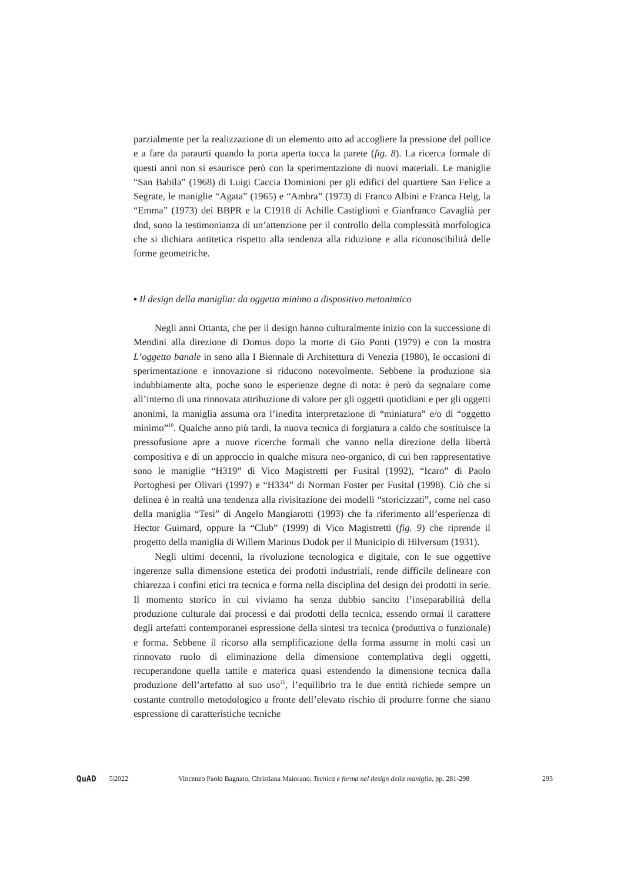parzialmente per la realizzazione di un elemento atto ad accogliere la pressione del pollice e a fare da paraurti quando la porta aperta tocca la parete (fig. 8). La ricerca formale di questi anni non si esaurisce però con la sperimentazione di nuovi materiali. Le maniglie “San Babila” (1968) di Luigi Caccia Dominioni per gli edifici del quartiere San Felice a Segrate, le maniglie “Agata” (1965) e “Ambra” (1973) di Franco Albini e Franca Helg, la “Emma” (1973) dei BBPR e la C1918 di Achille Castiglioni e Gianfranco Cavaglià per dnd, sono la testimonianza di un’attenzione per il controllo della complessità morfologica che si dichiara antitetica rispetto alla tendenza alla riduzione e alla riconoscibilità delle forme geometriche.
▪ Il design della maniglia: da oggetto minimo a dispositivo metonimico
Negli anni Ottanta, che per il design hanno culturalmente inizio con la successione di Mendini alla direzione di Domus dopo la morte di Gio Ponti (1979) e con la mostra L’oggetto banale in seno alla I Biennale di Architettura di Venezia (1980), le occasioni di sperimentazione e innovazione si riducono notevolmente. Sebbene la produzione sia indubbiamente alta, poche sono le esperienze degne di nota: è però da segnalare come all’interno di una rinnovata attribuzione di valore per gli oggetti quotidiani e per gli oggetti anonimi, la maniglia assuma ora l’inedita interpretazione di “miniatura” e/o di “oggetto minimo”<sup>10</sup>. Qualche anno più tardi, la nuova tecnica di forgiatura a caldo che sostituisce la pressofusione apre a nuove ricerche formali che vanno nella direzione della libertà compositiva e di un approccio in qualche misura neo-organico, di cui ben rappresentative sono le maniglie “H319” di Vico Magistretti per Fusital (1992), “Icaro” di Paolo Portoghesi per Olivari (1997) e “H334” di Norman Foster per Fusital (1998). Ciò che si delinea è in realtà una tendenza alla rivisitazione dei modelli “storicizzati”, come nel caso della maniglia “Tesi” di Angelo Mangiarotti (1993) che fa riferimento all’esperienza di Hector Guimard, oppure la “Club” (1999) di Vico Magistretti (fig. 9) che riprende il progetto della maniglia di Willem Marinus Dudok per il Municipio di Hilversum (1931).
Negli ultimi decenni, la rivoluzione tecnologica e digitale, con le sue oggettive ingerenze sulla dimensione estetica dei prodotti industriali, rende difficile delineare con chiarezza i confini etici tra tecnica e forma nella disciplina del design dei prodotti in serie. Il momento storico in cui viviamo ha senza dubbio sancito l’inseparabilità della produzione culturale dai processi e dai prodotti della tecnica, essendo ormai il carattere degli artefatti contemporanei espressione della sintesi tra tecnica (produttiva o funzionale) e forma. Sebbene il ricorso alla semplificazione della forma assume in molti casi un rinnovato ruolo di eliminazione della dimensione contemplativa degli oggetti, recuperandone quella tattile e materica quasi estendendo la dimensione tecnica dalla produzione dell’artefatto al suo uso<sup>11</sup>, l’equilibrio tra le due entità richiede sempre un costante controllo metodologico a fronte dell’elevato rischio di produrre forme che siano espressione di caratteristiche tecniche
QuAD 5|2022 Vincenzo Paolo Bagnato, Christiana Maiorano, Tecnica e forma nel design della maniglia, pp. 281-298 293